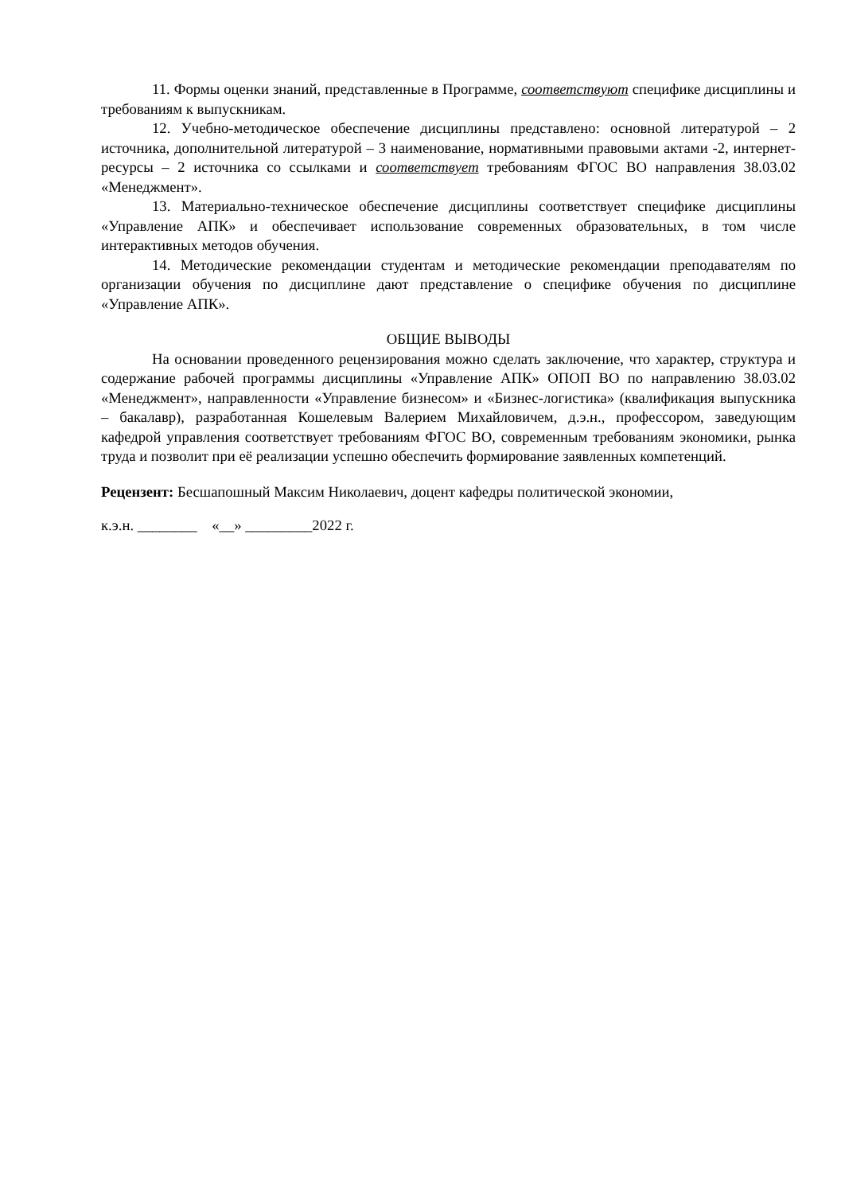11. Формы оценки знаний, представленные в Программе, соответствуют специфике дисциплины и требованиям к выпускникам.
12. Учебно-методическое обеспечение дисциплины представлено: основной литературой – 2 источника, дополнительной литературой – 3 наименование, нормативными правовыми актами -2, интернет-ресурсы – 2 источника со ссылками и соответствует требованиям ФГОС ВО направления 38.03.02 «Менеджмент».
13. Материально-техническое обеспечение дисциплины соответствует специфике дисциплины «Управление АПК» и обеспечивает использование современных образовательных, в том числе интерактивных методов обучения.
14. Методические рекомендации студентам и методические рекомендации преподавателям по организации обучения по дисциплине дают представление о специфике обучения по дисциплине «Управление АПК».
ОБЩИЕ ВЫВОДЫ
На основании проведенного рецензирования можно сделать заключение, что характер, структура и содержание рабочей программы дисциплины «Управление АПК» ОПОП ВО по направлению 38.03.02 «Менеджмент», направленности «Управление бизнесом» и «Бизнес-логистика» (квалификация выпускника – бакалавр), разработанная Кошелевым Валерием Михайловичем, д.э.н., профессором, заведующим кафедрой управления соответствует требованиям ФГОС ВО, современным требованиям экономики, рынка труда и позволит при её реализации успешно обеспечить формирование заявленных компетенций.
Рецензент: Бесшапошный Максим Николаевич, доцент кафедры политической экономии,
к.э.н. ________ «__» _________2022 г.